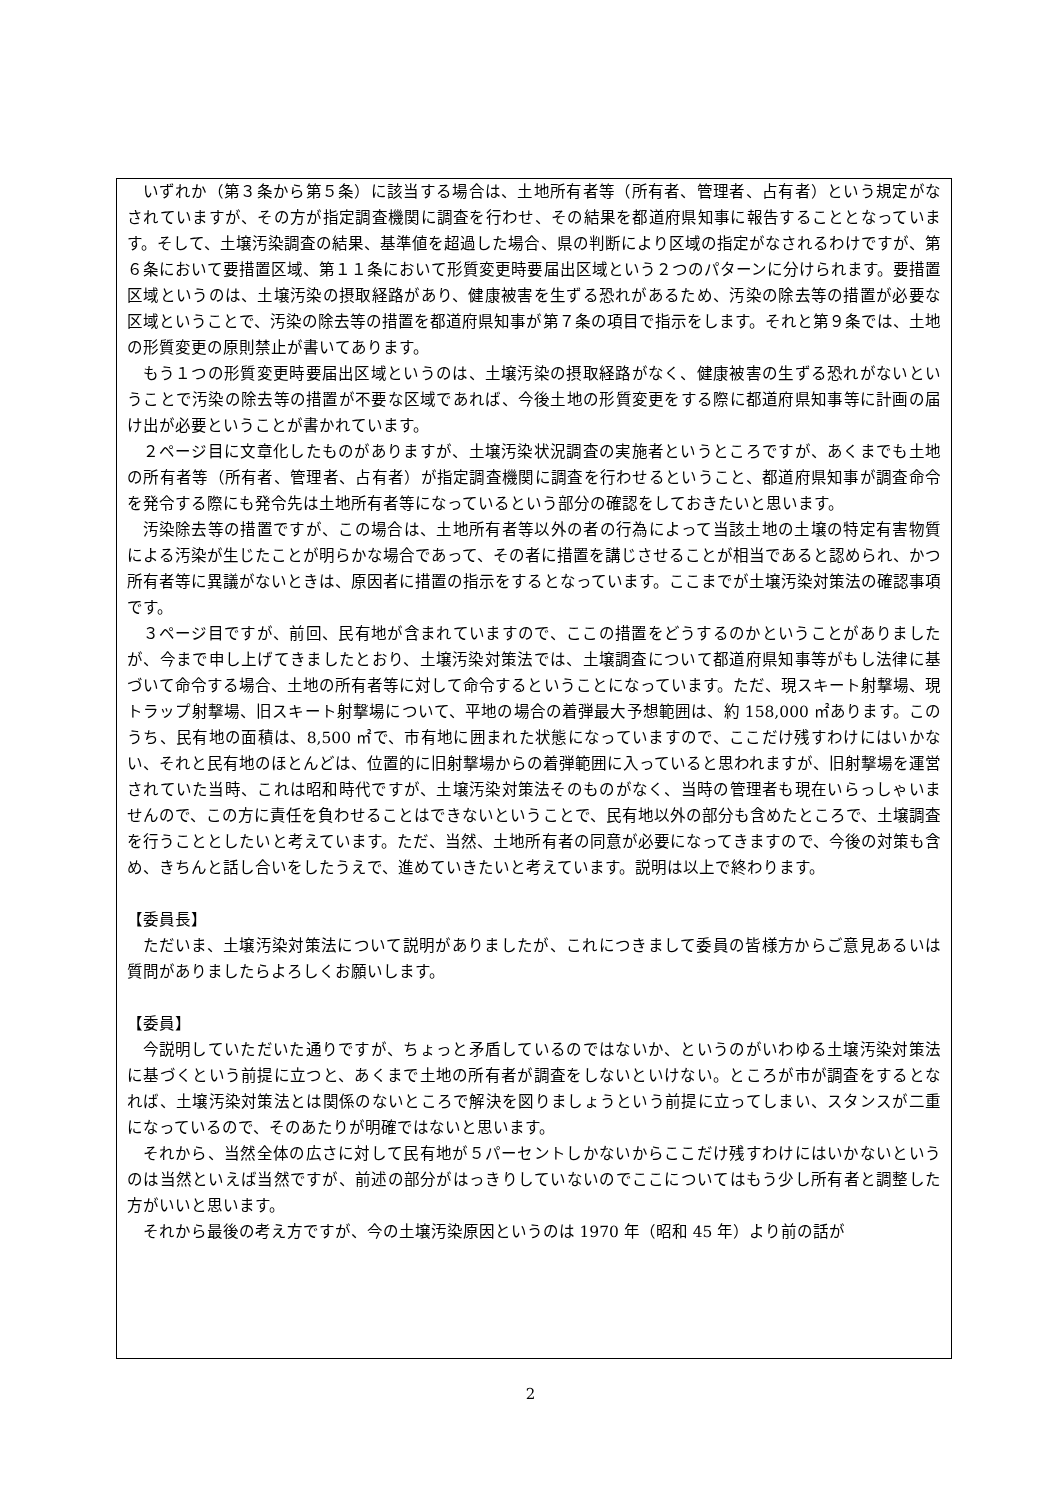いずれか（第３条から第５条）に該当する場合は、土地所有者等（所有者、管理者、占有者）という規定がなされていますが、その方が指定調査機関に調査を行わせ、その結果を都道府県知事に報告することとなっています。そして、土壌汚染調査の結果、基準値を超過した場合、県の判断により区域の指定がなされるわけですが、第６条において要措置区域、第１１条において形質変更時要届出区域という２つのパターンに分けられます。要措置区域というのは、土壌汚染の摂取経路があり、健康被害を生ずる恐れがあるため、汚染の除去等の措置が必要な区域ということで、汚染の除去等の措置を都道府県知事が第７条の項目で指示をします。それと第９条では、土地の形質変更の原則禁止が書いてあります。
もう１つの形質変更時要届出区域というのは、土壌汚染の摂取経路がなく、健康被害の生ずる恐れがないということで汚染の除去等の措置が不要な区域であれば、今後土地の形質変更をする際に都道府県知事等に計画の届け出が必要ということが書かれています。
２ページ目に文章化したものがありますが、土壌汚染状況調査の実施者というところですが、あくまでも土地の所有者等（所有者、管理者、占有者）が指定調査機関に調査を行わせるということ、都道府県知事が調査命令を発令する際にも発令先は土地所有者等になっているという部分の確認をしておきたいと思います。
汚染除去等の措置ですが、この場合は、土地所有者等以外の者の行為によって当該土地の土壌の特定有害物質による汚染が生じたことが明らかな場合であって、その者に措置を講じさせることが相当であると認められ、かつ所有者等に異議がないときは、原因者に措置の指示をするとなっています。ここまでが土壌汚染対策法の確認事項です。
３ページ目ですが、前回、民有地が含まれていますので、ここの措置をどうするのかということがありましたが、今まで申し上げてきましたとおり、土壌汚染対策法では、土壌調査について都道府県知事等がもし法律に基づいて命令する場合、土地の所有者等に対して命令するということになっています。ただ、現スキート射撃場、現トラップ射撃場、旧スキート射撃場について、平地の場合の着弾最大予想範囲は、約 158,000 ㎡あります。このうち、民有地の面積は、8,500 ㎡で、市有地に囲まれた状態になっていますので、ここだけ残すわけにはいかない、それと民有地のほとんどは、位置的に旧射撃場からの着弾範囲に入っていると思われますが、旧射撃場を運営されていた当時、これは昭和時代ですが、土壌汚染対策法そのものがなく、当時の管理者も現在いらっしゃいませんので、この方に責任を負わせることはできないということで、民有地以外の部分も含めたところで、土壌調査を行うこととしたいと考えています。ただ、当然、土地所有者の同意が必要になってきますので、今後の対策も含め、きちんと話し合いをしたうえで、進めていきたいと考えています。説明は以上で終わります。
【委員長】
ただいま、土壌汚染対策法について説明がありましたが、これにつきまして委員の皆様方からご意見あるいは質問がありましたらよろしくお願いします。
【委員】
今説明していただいた通りですが、ちょっと矛盾しているのではないか、というのがいわゆる土壌汚染対策法に基づくという前提に立つと、あくまで土地の所有者が調査をしないといけない。ところが市が調査をするとなれば、土壌汚染対策法とは関係のないところで解決を図りましょうという前提に立ってしまい、スタンスが二重になっているので、そのあたりが明確ではないと思います。
それから、当然全体の広さに対して民有地が５パーセントしかないからここだけ残すわけにはいかないというのは当然といえば当然ですが、前述の部分がはっきりしていないのでここについてはもう少し所有者と調整した方がいいと思います。
それから最後の考え方ですが、今の土壌汚染原因というのは 1970 年（昭和 45 年）より前の話が
2